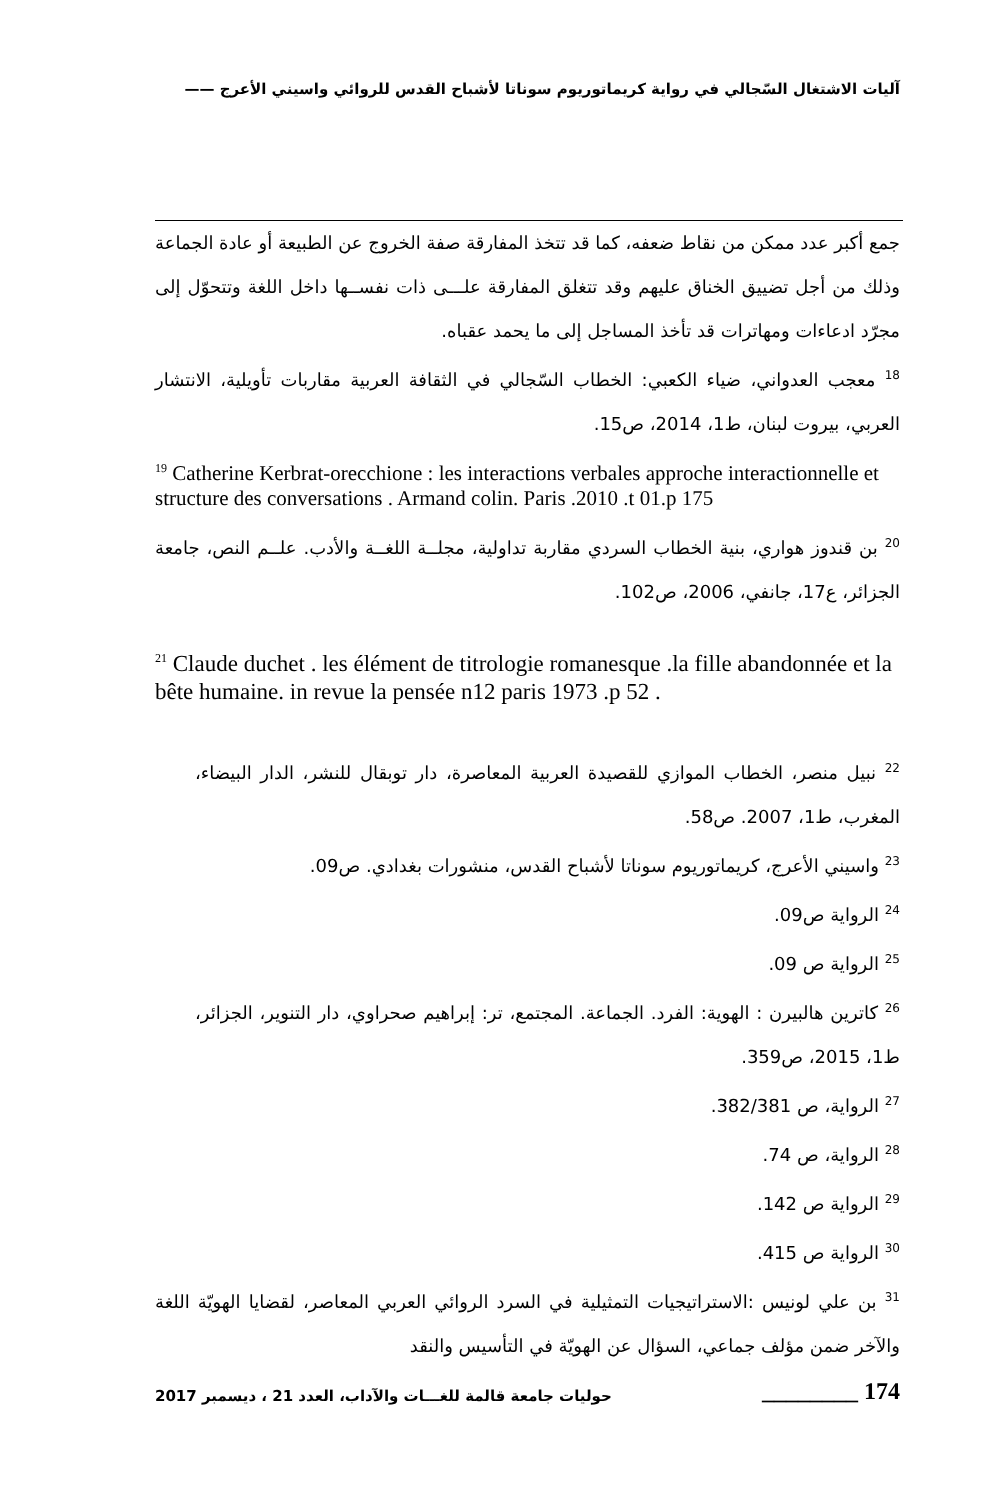آليات الاشتغال السّجالي في رواية كريماتوريوم سوناتا لأشباح القدس للروائي واسيني الأعرج ——
جمع أكبر عدد ممكن من نقاط ضعفه، كما قد تتخذ المفارقة صفة الخروج عن الطبيعة أو عادة الجماعة وذلك من أجل تضييق الخناق عليهم وقد تتغلق المفارقة علـــى ذات نفســها داخل اللغة وتتحوّل إلى مجرّد ادعاءات ومهاترات قد تأخذ المساجل إلى ما يحمد عقباه.
<sup>18</sup> معجب العدواني، ضياء الكعبي: الخطاب السّجالي في الثقافة العربية مقاربات تأويلية، الانتشار العربي، بيروت لبنان، ط1، 2014، ص15.
<sup>19</sup> Catherine Kerbrat-orecchione : les interactions verbales approche interactionnelle et structure des conversations . Armand colin. Paris .2010 .t 01.p 175
<sup>20</sup> بن قندوز هواري، بنية الخطاب السردي مقاربة تداولية، مجلــة اللغــة والأدب. علــم النص، جامعة الجزائر، ع17، جانفي، 2006، ص102.
<sup>21</sup> Claude duchet . les élément de titrologie romanesque .la fille abandonnée et la bête humaine. in revue la pensée n12 paris 1973 .p 52 .
<sup>22</sup> نبيل منصر، الخطاب الموازي للقصيدة العربية المعاصرة، دار توبقال للنشر، الدار البيضاء، المغرب، ط1، 2007. ص58.
<sup>23</sup> واسيني الأعرج، كريماتوريوم سوناتا لأشباح القدس، منشورات بغدادي. ص09.
<sup>24</sup> الرواية ص09.
<sup>25</sup> الرواية ص 09.
<sup>26</sup> كاترين هالبيرن : الهوية: الفرد. الجماعة. المجتمع، تر: إبراهيم صحراوي، دار التنوير، الجزائر، ط1، 2015، ص359.
<sup>27</sup> الرواية، ص 382/381.
<sup>28</sup> الرواية، ص 74.
<sup>29</sup> الرواية ص 142.
<sup>30</sup> الرواية ص 415.
<sup>31</sup> بن علي لونيس :الاستراتيجيات التمثيلية في السرد الروائي العربي المعاصر، لقضايا الهويّة اللغة والآخر ضمن مؤلف جماعي، السؤال عن الهويّة في التأسيس والنقد
حوليات جامعة قالمة للغـــات والآداب، العدد 21 ، ديسمبر 2017 ________ 174